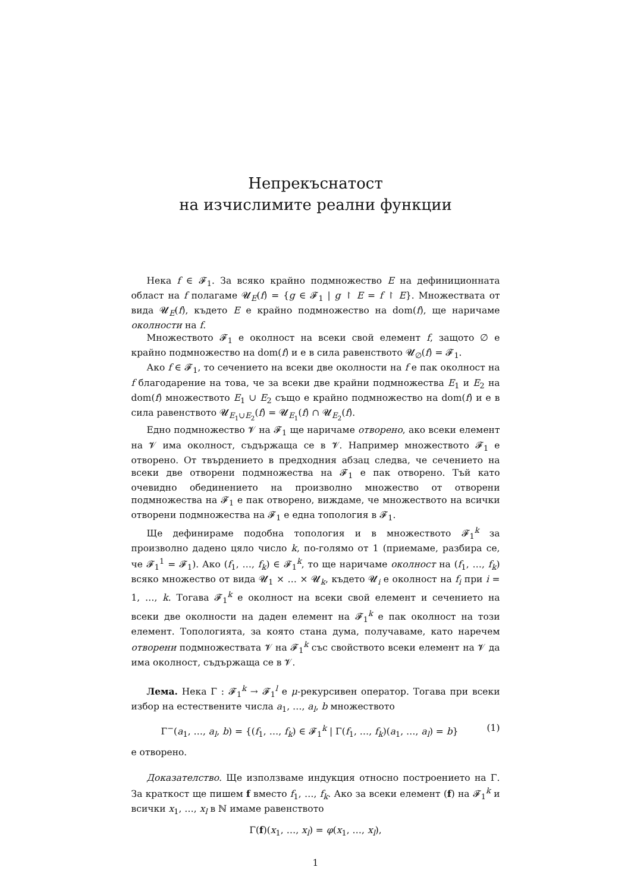Непрекъснатост
на изчислимите реални функции
Нека f ∈ 𝓕<sub>1</sub>. За всяко крайно подмножество E на дефиниционната област на f полагаме 𝓤<sub>E</sub>(f) = {g ∈ 𝓕<sub>1</sub> | g ↾ E = f ↾ E}. Множествата от вида 𝓤<sub>E</sub>(f), където E е крайно подмножество на dom(f), ще наричаме околности на f.
Множеството 𝓕<sub>1</sub> е околност на всеки свой елемент f, защото ∅ е крайно подмножество на dom(f) и е в сила равенството 𝓤<sub>∅</sub>(f) = 𝓕<sub>1</sub>.
Ако f ∈ 𝓕<sub>1</sub>, то сечението на всеки две околности на f е пак околност на f благодарение на това, че за всеки две крайни подмножества E<sub>1</sub> и E<sub>2</sub> на dom(f) множеството E<sub>1</sub> ∪ E<sub>2</sub> също е крайно подмножество на dom(f) и е в сила равенството 𝓤<sub>E<sub>1</sub>∪E<sub>2</sub></sub>(f) = 𝓤<sub>E<sub>1</sub></sub>(f) ∩ 𝓤<sub>E<sub>2</sub></sub>(f).
Едно подмножество 𝓥 на 𝓕<sub>1</sub> ще наричаме отворено, ако всеки елемент на 𝓥 има околност, съдържаща се в 𝓥. Например множеството 𝓕<sub>1</sub> е отворено. От твърдението в предходния абзац следва, че сечението на всеки две отворени подмножества на 𝓕<sub>1</sub> е пак отворено. Тъй като очевидно обединението на произволно множество от отворени подмножества на 𝓕<sub>1</sub> е пак отворено, виждаме, че множеството на всички отворени подмножества на 𝓕<sub>1</sub> е една топология в 𝓕<sub>1</sub>.
Ще дефинираме подобна топология и в множеството 𝓕<sub>1</sub><sup>k</sup> за произволно дадено цяло число k, по-голямо от 1 (приемаме, разбира се, че 𝓕<sub>1</sub><sup>1</sup> = 𝓕<sub>1</sub>). Ако (f<sub>1</sub>, …, f<sub>k</sub>) ∈ 𝓕<sub>1</sub><sup>k</sup>, то ще наричаме околност на (f<sub>1</sub>, …, f<sub>k</sub>) всяко множество от вида 𝓤<sub>1</sub> × … × 𝓤<sub>k</sub>, където 𝓤<sub>i</sub> е околност на f<sub>i</sub> при i = 1, …, k. Тогава 𝓕<sub>1</sub><sup>k</sup> е околност на всеки свой елемент и сечението на всеки две околности на даден елемент на 𝓕<sub>1</sub><sup>k</sup> е пак околност на този елемент. Топологията, за която стана дума, получаваме, като наречем отворени подмножествата 𝓥 на 𝓕<sub>1</sub><sup>k</sup> със свойството всеки елемент на 𝓥 да има околност, съдържаща се в 𝓥.
Лема. Нека Γ : 𝓕<sub>1</sub><sup>k</sup> → 𝓕<sub>1</sub><sup>l</sup> е μ-рекурсивен оператор. Тогава при всеки избор на естествените числа a<sub>1</sub>, …, a<sub>l</sub>, b множеството
Γ<sup>−</sup>(a<sub>1</sub>, …, a<sub>l</sub>, b) = {(f<sub>1</sub>, …, f<sub>k</sub>) ∈ 𝓕<sub>1</sub><sup>k</sup> | Γ(f<sub>1</sub>, …, f<sub>k</sub>)(a<sub>1</sub>, …, a<sub>l</sub>) = b} (1)
е отворено.
Доказателство. Ще използваме индукция относно построението на Γ. За краткост ще пишем f вместо f<sub>1</sub>, …, f<sub>k</sub>. Ако за всеки елемент (f) на 𝓕<sub>1</sub><sup>k</sup> и всички x<sub>1</sub>, …, x<sub>l</sub> в ℕ имаме равенството
Γ(f)(x<sub>1</sub>, …, x<sub>l</sub>) = φ(x<sub>1</sub>, …, x<sub>l</sub>),
1